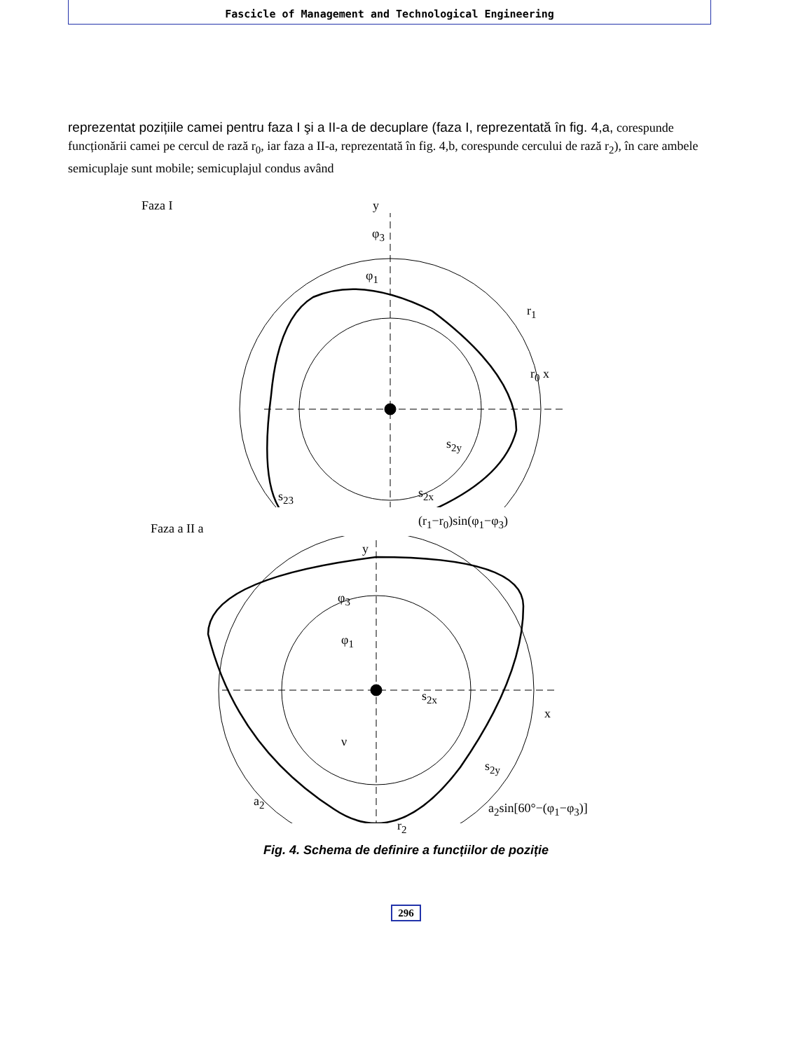Fascicle of Management and Technological Engineering
reprezentat pozițiile camei pentru faza I şi a II-a de decuplare (faza I, reprezentată în fig. 4,a, corespunde funcționării camei pe cercul de rază r<sub>0</sub>, iar faza a II-a, reprezentată în fig. 4,b, corespunde cercului de rază r<sub>2</sub>), în care ambele semicuplaje sunt mobile; semicuplajul condus având
Faza I
y
φ<sub>3</sub>
φ<sub>1</sub>
r<sub>1</sub>
r<sub>0</sub> x
s<sub>2y</sub>
s<sub>2x</sub>
s<sub>23</sub>
(r<sub>1</sub>−r<sub>0</sub>)sin(φ<sub>1</sub>−φ<sub>3</sub>)
Faza a II a
y
φ<sub>3</sub>
φ<sub>1</sub>
s<sub>2x</sub>
x
ν
s<sub>2y</sub>
a<sub>2</sub>
r<sub>2</sub>
a<sub>2</sub>sin[60°−(φ<sub>1</sub>−φ<sub>3</sub>)]
Fig. 4. Schema de definire a funcțiilor de poziție
296